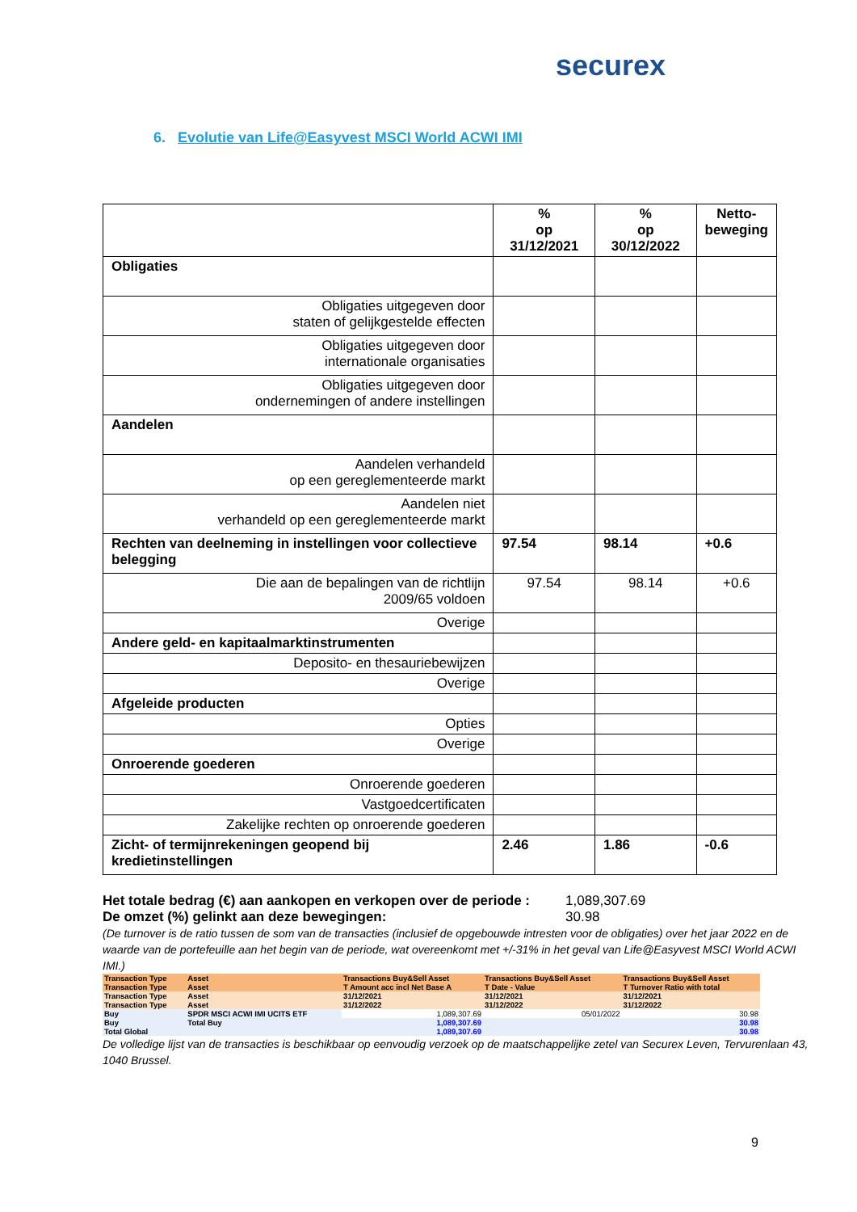securex
6. Evolutie van Life@Easyvest MSCI World ACWI IMI
| | % op 31/12/2021 | % op 30/12/2022 | Netto- beweging |
| --- | --- | --- | --- |
| Obligaties | | | |
| Obligaties uitgegeven door staten of gelijkgestelde effecten | | | |
| Obligaties uitgegeven door internationale organisaties | | | |
| Obligaties uitgegeven door ondernemingen of andere instellingen | | | |
| Aandelen | | | |
| Aandelen verhandeld op een gereglementeerde markt | | | |
| Aandelen niet verhandeld op een gereglementeerde markt | | | |
| Rechten van deelneming in instellingen voor collectieve belegging | 97.54 | 98.14 | +0.6 |
| Die aan de bepalingen van de richtlijn 2009/65 voldoen | 97.54 | 98.14 | +0.6 |
| Overige | | | |
| Andere geld- en kapitaalmarktinstrumenten | | | |
| Deposito- en thesauriebewijzen | | | |
| Overige | | | |
| Afgeleide producten | | | |
| Opties | | | |
| Overige | | | |
| Onroerende goederen | | | |
| Onroerende goederen | | | |
| Vastgoedcertificaten | | | |
| Zakelijke rechten op onroerende goederen | | | |
| Zicht- of termijnrekeningen geopend bij kredietinstellingen | 2.46 | 1.86 | -0.6 |
Het totale bedrag (€) aan aankopen en verkopen over de periode : 1,089,307.69
De omzet (%) gelinkt aan deze bewegingen: 30.98
(De turnover is de ratio tussen de som van de transacties (inclusief de opgebouwde intresten voor de obligaties) over het jaar 2022 en de waarde van de portefeuille aan het begin van de periode, wat overeenkomt met +/-31% in het geval van Life@Easyvest MSCI World ACWI IMI.)
| Transaction Type | Asset | Transactions Buy&Sell Asset | Transactions Buy&Sell Asset | Transactions Buy&Sell Asset |
| Transaction Type | Asset | T Amount acc incl Net Base A | T Date - Value | T Turnover Ratio with total |
| Transaction Type | Asset | 31/12/2021 | 31/12/2021 | 31/12/2021 |
| Transaction Type | Asset | 31/12/2022 | 31/12/2022 | 31/12/2022 |
| Buy | SPDR MSCI ACWI IMI UCITS ETF | 1,089,307.69 | 05/01/2022 | 30.98 |
| Buy | Total Buy | 1,089,307.69 | | 30.98 |
| Total Global | | 1,089,307.69 | | 30.98 |
De volledige lijst van de transacties is beschikbaar op eenvoudig verzoek op de maatschappelijke zetel van Securex Leven, Tervurenlaan 43, 1040 Brussel.
9